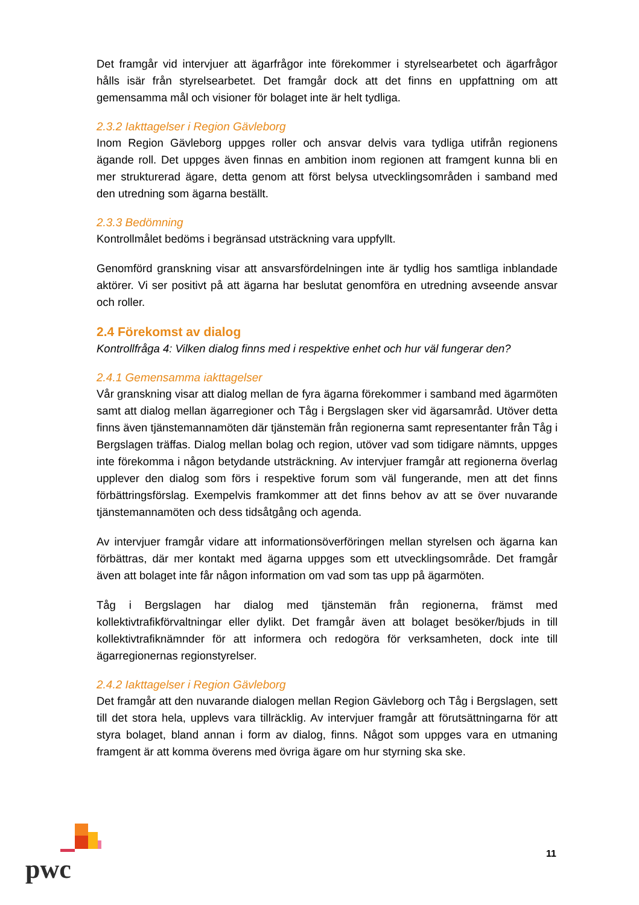Det framgår vid intervjuer att ägarfrågor inte förekommer i styrelsearbetet och ägarfrågor hålls isär från styrelsearbetet. Det framgår dock att det finns en uppfattning om att gemensamma mål och visioner för bolaget inte är helt tydliga.
2.3.2 Iakttagelser i Region Gävleborg
Inom Region Gävleborg uppges roller och ansvar delvis vara tydliga utifrån regionens ägande roll. Det uppges även finnas en ambition inom regionen att framgent kunna bli en mer strukturerad ägare, detta genom att först belysa utvecklingsområden i samband med den utredning som ägarna beställt.
2.3.3 Bedömning
Kontrollmålet bedöms i begränsad utsträckning vara uppfyllt.
Genomförd granskning visar att ansvarsfördelningen inte är tydlig hos samtliga inblandade aktörer. Vi ser positivt på att ägarna har beslutat genomföra en utredning avseende ansvar och roller.
2.4 Förekomst av dialog
Kontrollfråga 4: Vilken dialog finns med i respektive enhet och hur väl fungerar den?
2.4.1 Gemensamma iakttagelser
Vår granskning visar att dialog mellan de fyra ägarna förekommer i samband med ägarmöten samt att dialog mellan ägarregioner och Tåg i Bergslagen sker vid ägarsamråd. Utöver detta finns även tjänstemannamöten där tjänstemän från regionerna samt representanter från Tåg i Bergslagen träffas. Dialog mellan bolag och region, utöver vad som tidigare nämnts, uppges inte förekomma i någon betydande utsträckning. Av intervjuer framgår att regionerna överlag upplever den dialog som förs i respektive forum som väl fungerande, men att det finns förbättringsförslag. Exempelvis framkommer att det finns behov av att se över nuvarande tjänstemannamöten och dess tidsåtgång och agenda.
Av intervjuer framgår vidare att informationsöverföringen mellan styrelsen och ägarna kan förbättras, där mer kontakt med ägarna uppges som ett utvecklingsområde. Det framgår även att bolaget inte får någon information om vad som tas upp på ägarmöten.
Tåg i Bergslagen har dialog med tjänstemän från regionerna, främst med kollektivtrafikförvaltningar eller dylikt. Det framgår även att bolaget besöker/bjuds in till kollektivtrafiknämnder för att informera och redogöra för verksamheten, dock inte till ägarregionernas regionstyrelser.
2.4.2 Iakttagelser i Region Gävleborg
Det framgår att den nuvarande dialogen mellan Region Gävleborg och Tåg i Bergslagen, sett till det stora hela, upplevs vara tillräcklig. Av intervjuer framgår att förutsättningarna för att styra bolaget, bland annan i form av dialog, finns. Något som uppges vara en utmaning framgent är att komma överens med övriga ägare om hur styrning ska ske.
pwc
11